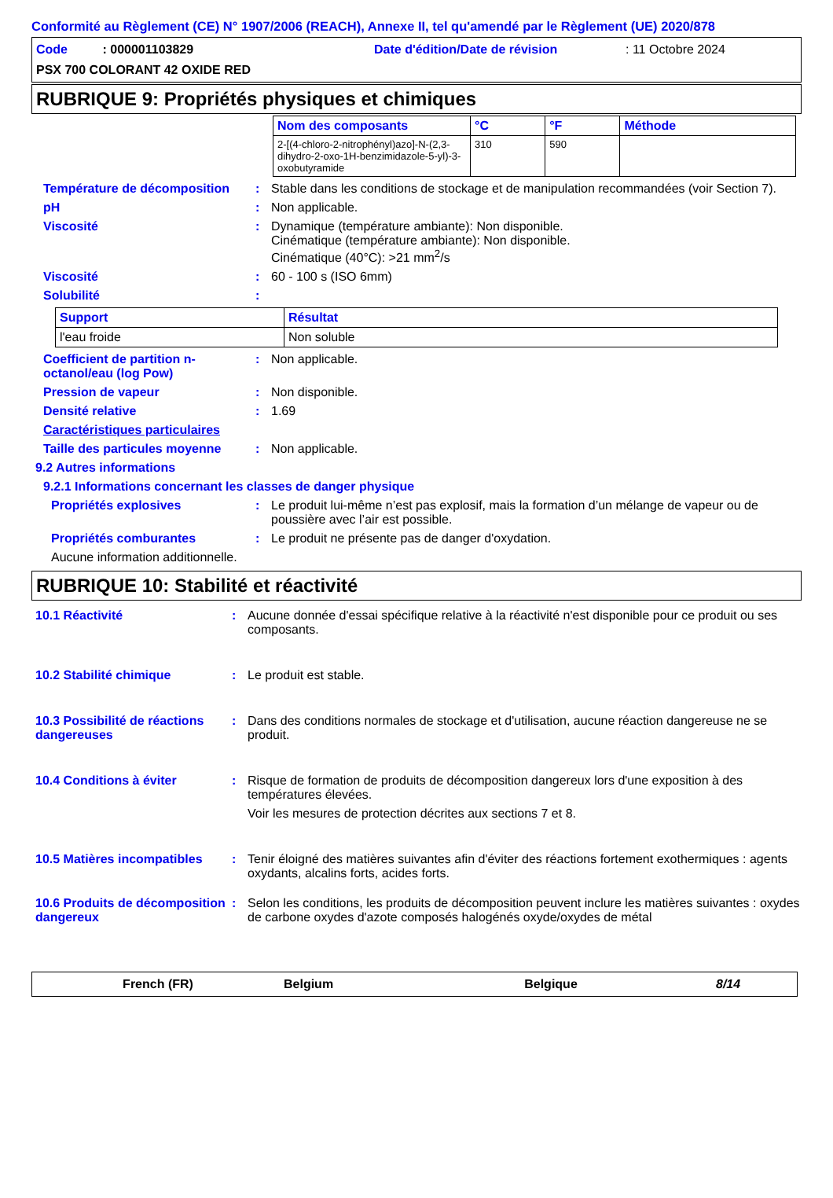Conformité au Règlement (CE) N° 1907/2006 (REACH), Annexe II, tel qu'amendé par le Règlement (UE) 2020/878
Code : 000001103829
Date d'édition/Date de révision
: 11 Octobre 2024
PSX 700 COLORANT 42 OXIDE RED
RUBRIQUE 9: Propriétés physiques et chimiques
| Nom des composants | °C | °F | Méthode |
| --- | --- | --- | --- |
| 2-[(4-chloro-2-nitrophényl)azo]-N-(2,3-dihydro-2-oxo-1H-benzimidazole-5-yl)-3-oxobutyramide | 310 | 590 | |
Température de décomposition : Stable dans les conditions de stockage et de manipulation recommandées (voir Section 7).
pH : Non applicable.
Viscosité : Dynamique (température ambiante): Non disponible.
Cinématique (température ambiante): Non disponible.
Cinématique (40°C): >21 mm<sup>2</sup>/s
Viscosité : 60 - 100 s (ISO 6mm)
Solubilité :
| Support | Résultat |
| --- | --- |
| l'eau froide | Non soluble |
Coefficient de partition n-octanol/eau (log Pow)
: Non applicable.
Pression de vapeur : Non disponible.
Densité relative : 1.69
Caractéristiques particulaires
Taille des particules moyenne
: Non applicable.
9.2 Autres informations
9.2.1 Informations concernant les classes de danger physique
Propriétés explosives : Le produit lui-même n’est pas explosif, mais la formation d’un mélange de vapeur ou de poussière avec l’air est possible.
Propriétés comburantes : Le produit ne présente pas de danger d'oxydation.
Aucune information additionnelle.
RUBRIQUE 10: Stabilité et réactivité
10.1 Réactivité : Aucune donnée d'essai spécifique relative à la réactivité n'est disponible pour ce produit ou ses composants.
10.2 Stabilité chimique : Le produit est stable.
10.3 Possibilité de réactions dangereuses
: Dans des conditions normales de stockage et d'utilisation, aucune réaction dangereuse ne se produit.
10.4 Conditions à éviter : Risque de formation de produits de décomposition dangereux lors d'une exposition à des températures élevées.
Voir les mesures de protection décrites aux sections 7 et 8.
10.5 Matières incompatibles
: Tenir éloigné des matières suivantes afin d'éviter des réactions fortement exothermiques : agents oxydants, alcalins forts, acides forts.
10.6 Produits de décomposition dangereux
: Selon les conditions, les produits de décomposition peuvent inclure les matières suivantes : oxydes de carbone oxydes d'azote composés halogénés oxyde/oxydes de métal
French (FR) Belgium Belgique 8/14